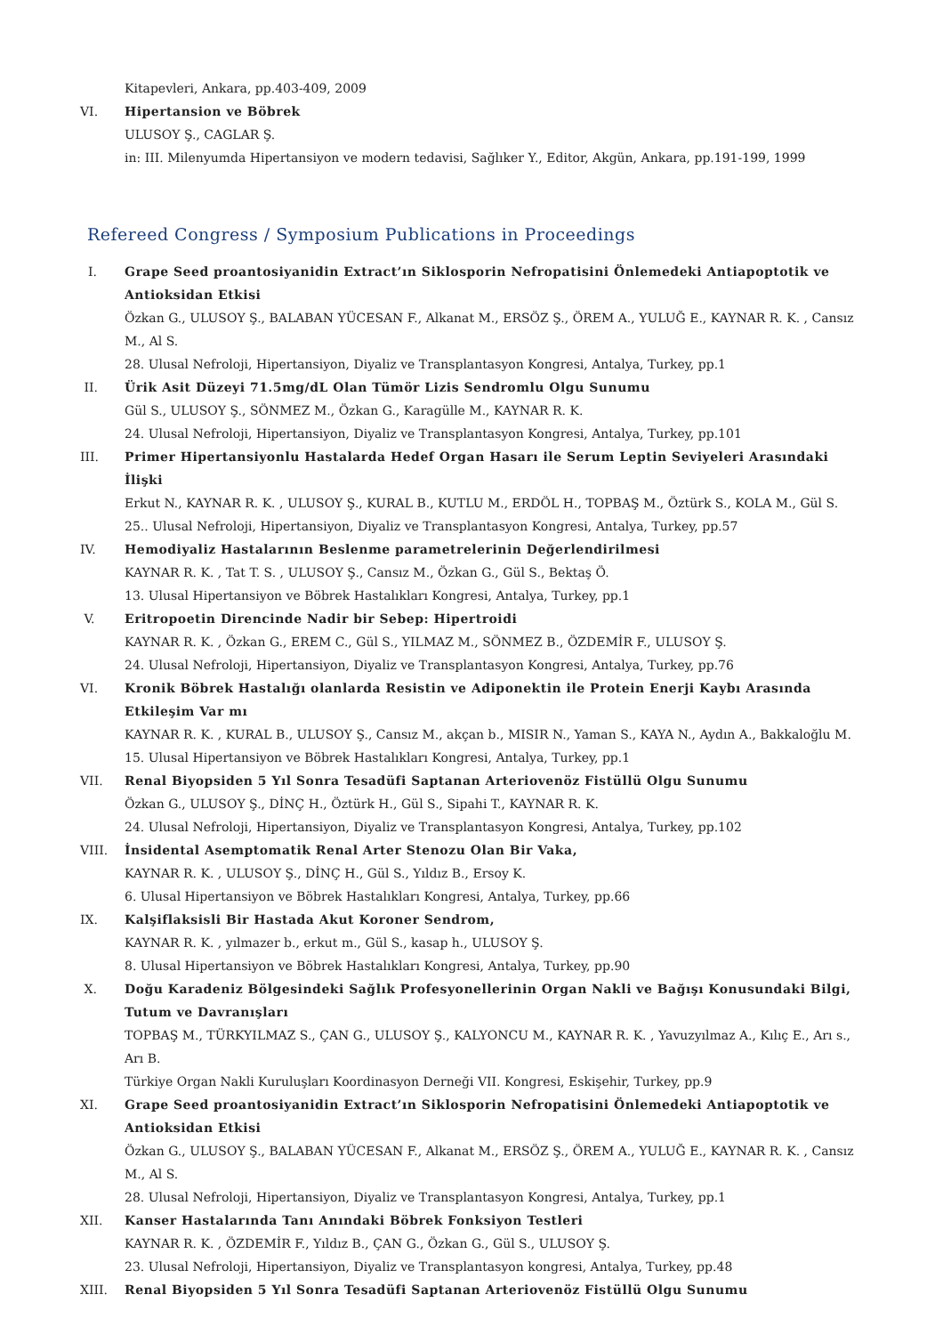Kitapevleri, Ankara, pp.403-409, 2009
VI. Hipertansion ve Böbrek
ULUSOY Ş., CAGLAR Ş.
in: III. Milenyumda Hipertansiyon ve modern tedavisi, Sağlıker Y., Editor, Akgün, Ankara, pp.191-199, 1999
Refereed Congress / Symposium Publications in Proceedings
I. Grape Seed proantosiyanidin Extract’ın Siklosporin Nefropatisini Önlemedeki Antiapoptotik ve Antioksidan Etkisi
Özkan G., ULUSOY Ş., BALABAN YÜCESAN F., Alkanat M., ERSÖZ Ş., ÖREM A., YULUĞ E., KAYNAR R. K. , Cansız M., Al S.
28. Ulusal Nefroloji, Hipertansiyon, Diyaliz ve Transplantasyon Kongresi, Antalya, Turkey, pp.1
II. Ürik Asit Düzeyi 71.5mg/dL Olan Tümör Lizis Sendromlu Olgu Sunumu
Gül S., ULUSOY Ş., SÖNMEZ M., Özkan G., Karagülle M., KAYNAR R. K.
24. Ulusal Nefroloji, Hipertansiyon, Diyaliz ve Transplantasyon Kongresi, Antalya, Turkey, pp.101
III. Primer Hipertansiyonlu Hastalarda Hedef Organ Hasarı ile Serum Leptin Seviyeleri Arasındaki İlişki
Erkut N., KAYNAR R. K. , ULUSOY Ş., KURAL B., KUTLU M., ERDÖL H., TOPBAŞ M., Öztürk S., KOLA M., Gül S.
25.. Ulusal Nefroloji, Hipertansiyon, Diyaliz ve Transplantasyon Kongresi, Antalya, Turkey, pp.57
IV. Hemodiyaliz Hastalarının Beslenme parametrelerinin Değerlendirilmesi
KAYNAR R. K. , Tat T. S. , ULUSOY Ş., Cansız M., Özkan G., Gül S., Bektaş Ö.
13. Ulusal Hipertansiyon ve Böbrek Hastalıkları Kongresi, Antalya, Turkey, pp.1
V. Eritropoetin Direncinde Nadir bir Sebep: Hipertroidi
KAYNAR R. K. , Özkan G., EREM C., Gül S., YILMAZ M., SÖNMEZ B., ÖZDEMİR F., ULUSOY Ş.
24. Ulusal Nefroloji, Hipertansiyon, Diyaliz ve Transplantasyon Kongresi, Antalya, Turkey, pp.76
VI. Kronik Böbrek Hastalığı olanlarda Resistin ve Adiponektin ile Protein Enerji Kaybı Arasında Etkileşim Var mı
KAYNAR R. K. , KURAL B., ULUSOY Ş., Cansız M., akçan b., MISIR N., Yaman S., KAYA N., Aydın A., Bakkaloğlu M.
15. Ulusal Hipertansiyon ve Böbrek Hastalıkları Kongresi, Antalya, Turkey, pp.1
VII. Renal Biyopsiden 5 Yıl Sonra Tesadüfi Saptanan Arteriovenöz Fistüllü Olgu Sunumu
Özkan G., ULUSOY Ş., DİNÇ H., Öztürk H., Gül S., Sipahi T., KAYNAR R. K.
24. Ulusal Nefroloji, Hipertansiyon, Diyaliz ve Transplantasyon Kongresi, Antalya, Turkey, pp.102
VIII.
İnsidental Asemptomatik Renal Arter Stenozu Olan Bir Vaka,
KAYNAR R. K. , ULUSOY Ş., DİNÇ H., Gül S., Yıldız B., Ersoy K.
6. Ulusal Hipertansiyon ve Böbrek Hastalıkları Kongresi, Antalya, Turkey, pp.66
IX. Kalşiflaksisli Bir Hastada Akut Koroner Sendrom,
KAYNAR R. K. , yılmazer b., erkut m., Gül S., kasap h., ULUSOY Ş.
8. Ulusal Hipertansiyon ve Böbrek Hastalıkları Kongresi, Antalya, Turkey, pp.90
X. Doğu Karadeniz Bölgesindeki Sağlık Profesyonellerinin Organ Nakli ve Bağışı Konusundaki Bilgi, Tutum ve Davranışları
TOPBAŞ M., TÜRKYILMAZ S., ÇAN G., ULUSOY Ş., KALYONCU M., KAYNAR R. K. , Yavuzyılmaz A., Kılıç E., Arı s., Arı B.
Türkiye Organ Nakli Kuruluşları Koordinasyon Derneği VII. Kongresi, Eskişehir, Turkey, pp.9
XI. Grape Seed proantosiyanidin Extract’ın Siklosporin Nefropatisini Önlemedeki Antiapoptotik ve Antioksidan Etkisi
Özkan G., ULUSOY Ş., BALABAN YÜCESAN F., Alkanat M., ERSÖZ Ş., ÖREM A., YULUĞ E., KAYNAR R. K. , Cansız M., Al S.
28. Ulusal Nefroloji, Hipertansiyon, Diyaliz ve Transplantasyon Kongresi, Antalya, Turkey, pp.1
XII. Kanser Hastalarında Tanı Anındaki Böbrek Fonksiyon Testleri
KAYNAR R. K. , ÖZDEMİR F., Yıldız B., ÇAN G., Özkan G., Gül S., ULUSOY Ş.
23. Ulusal Nefroloji, Hipertansiyon, Diyaliz ve Transplantasyon kongresi, Antalya, Turkey, pp.48
XIII.
Renal Biyopsiden 5 Yıl Sonra Tesadüfi Saptanan Arteriovenöz Fistüllü Olgu Sunumu